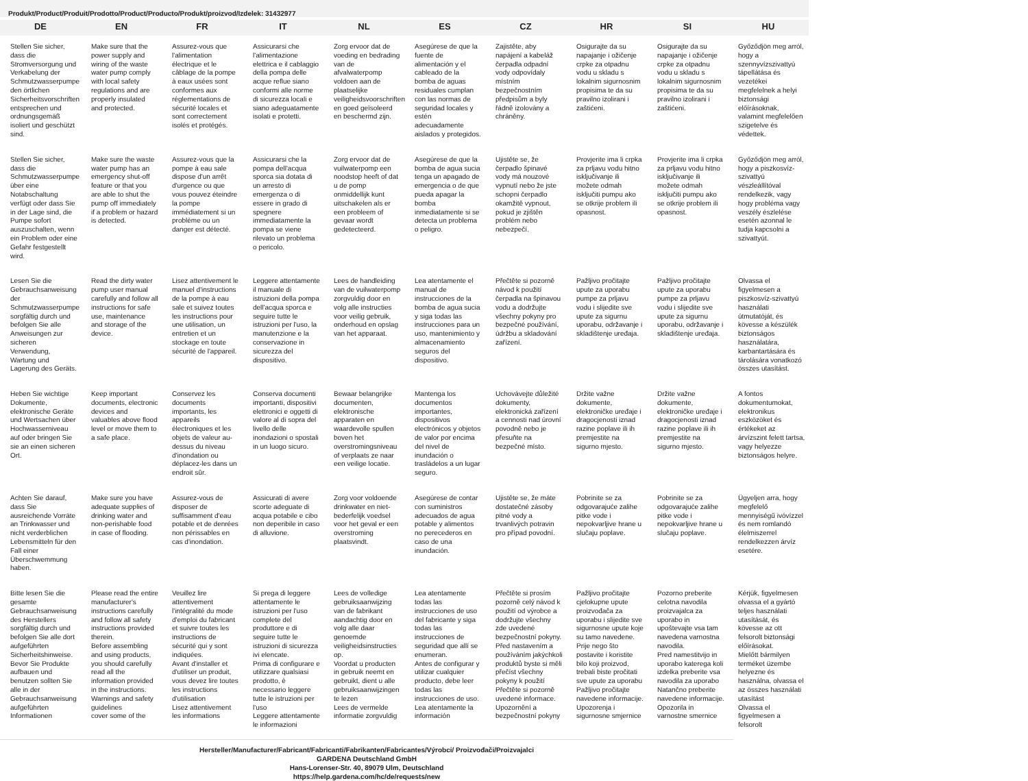Produkt/Product/Produit/Prodotto/Product/Producto/Produkt/proizvod/Izdelek: 31432977
| DE | EN | FR | IT | NL | ES | CZ | HR | SI | HU |
| --- | --- | --- | --- | --- | --- | --- | --- | --- | --- |
| Stellen Sie sicher, dass die Stromversorgung und Verkabelung der Schmutzwasserpumpe den örtlichen Sicherheitsvorschriften entsprechen und ordnungsgemäß isoliert und geschützt sind. | Make sure that the power supply and wiring of the waste water pump comply with local safety regulations and are properly insulated and protected. | Assurez-vous que l'alimentation électrique et le câblage de la pompe à eaux usées sont conformes aux réglementations de sécurité locales et sont correctement isolés et protégés. | Assicurarsi che l'alimentazione elettrica e il cablaggio della pompa delle acque reflue siano conformi alle norme di sicurezza locali e siano adeguatamente isolati e protetti. | Zorg ervoor dat de voeding en bedrading van de afvalwaterpomp voldoen aan de plaatselijke veiligheidsvoorschriften en goed geïsoleerd en beschermd zijn. | Asegúrese de que la fuente de alimentación y el cableado de la bomba de aguas residuales cumplan con las normas de seguridad locales y estén adecuadamente aislados y protegidos. | Zajistěte, aby napájení a kabeláž čerpadla odpadní vody odpovídaly místním bezpečnostním předpisům a byly řádně izolovány a chráněny. | Osigurajte da su napajanje i ožičenje crpke za otpadnu vodu u skladu s lokalnim sigurnosnim propisima te da su pravilno izolirani i zaštićeni. | Osigurajte da su napajanje i ožičenje crpke za otpadnu vodu u skladu s lokalnim sigurnosnim propisima te da su pravilno izolirani i zaštićeni. | Győződjön meg arról, hogy a szennyvízszivattyú tápellátása és vezetékei megfelelnek a helyi biztonsági előírásoknak, valamint megfelelően szigetelve és védettek. |
| Stellen Sie sicher, dass die Schmutzwasserpumpe über eine Notabschaltung verfügt oder dass Sie in der Lage sind, die Pumpe sofort auszuschalten, wenn ein Problem oder eine Gefahr festgestellt wird. | Make sure the waste water pump has an emergency shut-off feature or that you are able to shut the pump off immediately if a problem or hazard is detected. | Assurez-vous que la pompe à eau sale dispose d'un arrêt d'urgence ou que vous pouvez éteindre la pompe immédiatement si un problème ou un danger est détecté. | Assicurarsi che la pompa dell'acqua sporca sia dotata di un arresto di emergenza o di essere in grado di spegnere immediatamente la pompa se viene rilevato un problema o pericolo. | Zorg ervoor dat de vuilwaterpomp een noodstop heeft of dat u de pomp onmiddellijk kunt uitschakelen als er een probleem of gevaar wordt gedetecteerd. | Asegúrese de que la bomba de agua sucia tenga un apagado de emergencia o de que pueda apagar la bomba inmediatamente si se detecta un problema o peligro. | Ujistěte se, že čerpadlo špinavé vody má nouzové vypnutí nebo že jste schopni čerpadlo okamžitě vypnout, pokud je zjištěn problém nebo nebezpečí. | Provjerite ima li crpka za prljavu vodu hitno isključivanje ili možete odmah isključiti pumpu ako se otkrije problem ili opasnost. | Provjerite ima li crpka za prljavu vodu hitno isključivanje ili možete odmah isključiti pumpu ako se otkrije problem ili opasnost. | Győződjön meg arról, hogy a piszkosvíz-szivattyú vészleállítóval rendelkezik, vagy hogy probléma vagy veszély észlelése esetén azonnal le tudja kapcsolni a szivattyút. |
| Lesen Sie die Gebrauchsanweisung der Schmutzwasserpumpe sorgfältig durch und befolgen Sie alle Anweisungen zur sicheren Verwendung, Wartung und Lagerung des Geräts. | Read the dirty water pump user manual carefully and follow all instructions for safe use, maintenance and storage of the device. | Lisez attentivement le manuel d'instructions de la pompe à eau sale et suivez toutes les instructions pour une utilisation, un entretien et un stockage en toute sécurité de l'appareil. | Leggere attentamente il manuale di istruzioni della pompa dell'acqua sporca e seguire tutte le istruzioni per l'uso, la manutenzione e la conservazione in sicurezza del dispositivo. | Lees de handleiding van de vuilwaterpomp zorgvuldig door en volg alle instructies voor veilig gebruik, onderhoud en opslag van het apparaat. | Lea atentamente el manual de instrucciones de la bomba de agua sucia y siga todas las instrucciones para un uso, mantenimiento y almacenamiento seguros del dispositivo. | Přečtěte si pozorně návod k použití čerpadla na špinavou vodu a dodržujte všechny pokyny pro bezpečné používání, údržbu a skladování zařízení. | Pažljivo pročitajte upute za uporabu pumpe za prljavu vodu i slijedite sve upute za sigurnu uporabu, održavanje i skladištenje uređaja. | Pažljivo pročitajte upute za uporabu pumpe za prljavu vodu i slijedite sve upute za sigurnu uporabu, održavanje i skladištenje uređaja. | Olvassa el figyelmesen a piszkosvíz-szivattyú használati útmutatóját, és kövesse a készülék biztonságos használatára, karbantartására és tárolására vonatkozó összes utasítást. |
| Heben Sie wichtige Dokumente, elektronische Geräte und Wertsachen über Hochwasserniveau auf oder bringen Sie sie an einen sicheren Ort. | Keep important documents, electronic devices and valuables above flood level or move them to a safe place. | Conservez les documents importants, les appareils électroniques et les objets de valeur au-dessus du niveau d'inondation ou déplacez-les dans un endroit sûr. | Conserva documenti importanti, dispositivi elettronici e oggetti di valore al di sopra del livello delle inondazioni o spostali in un luogo sicuro. | Bewaar belangrijke documenten, elektronische apparaten en waardevolle spullen boven het overstromingsniveau of verplaats ze naar een veilige locatie. | Mantenga los documentos importantes, dispositivos electrónicos y objetos de valor por encima del nivel de inundación o trasládelos a un lugar seguro. | Uchovávejte důležité dokumenty, elektronická zařízení a cennosti nad úrovní povodně nebo je přesuňte na bezpečné místo. | Držite važne dokumente, elektroničke uređaje i dragocjenosti iznad razine poplave ili ih premjestite na sigurno mjesto. | Držite važne dokumente, elektroničke uređaje i dragocjenosti iznad razine poplave ili ih premjestite na sigurno mjesto. | A fontos dokumentumokat, elektronikus eszközöket és értékeket az árvízszint felett tartsa, vagy helyezze biztonságos helyre. |
| Achten Sie darauf, dass Sie ausreichende Vorräte an Trinkwasser und nicht verderblichen Lebensmitteln für den Fall einer Überschwemmung haben. | Make sure you have adequate supplies of drinking water and non-perishable food in case of flooding. | Assurez-vous de disposer de suffisamment d'eau potable et de denrées non périssables en cas d'inondation. | Assicurati di avere scorte adeguate di acqua potabile e cibo non deperibile in caso di alluvione. | Zorg voor voldoende drinkwater en niet-bederfelijk voedsel voor het geval er een overstroming plaatsvindt. | Asegúrese de contar con suministros adecuados de agua potable y alimentos no perecederos en caso de una inundación. | Ujistěte se, že máte dostatečné zásoby pitné vody a trvanlivých potravin pro případ povodní. | Pobrinite se za odgovarajuće zalihe pitke vode i nepokvarljive hrane u slučaju poplave. | Pobrinite se za odgovarajuće zalihe pitke vode i nepokvarljive hrane u slučaju poplave. | Ügyeljen arra, hogy megfelelő mennyiségű ivóvízzel és nem romlandó élelmiszerrel rendelkezzen árvíz esetére. |
| Bitte lesen Sie die gesamte Gebrauchsanweisung des Herstellers sorgfältig durch und befolgen Sie alle dort aufgeführten Sicherheitshinweise. Bevor Sie Produkte aufbauen und benutzen sollten Sie alle in der Gebrauchsanweisung aufgeführten Informationen | Please read the entire manufacturer's instructions carefully and follow all safety instructions provided therein. Before assembling and using products, you should carefully read all the information provided in the instructions. Warnings and safety guidelines cover some of the | Veuillez lire attentivement l'intégralité du mode d'emploi du fabricant et suivre toutes les instructions de sécurité qui y sont indiquées. Avant d'installer et d'utiliser un produit, vous devez lire toutes les instructions d'utilisation Lisez attentivement les informations | Si prega di leggere attentamente le istruzioni per l'uso complete del produttore e di seguire tutte le istruzioni di sicurezza ivi elencate. Prima di configurare e utilizzare qualsiasi prodotto, è necessario leggere tutte le istruzioni per l'uso Leggere attentamente le informazioni | Lees de volledige gebruiksaanwijzing van de fabrikant aandachtig door en volg alle daar genoemde veiligheidsinstructies op. Voordat u producten in gebruik neemt en gebruikt, dient u alle gebruiksaanwijzingen te lezen Lees de vermelde informatie zorgvuldig | Lea atentamente todas las instrucciones de uso del fabricante y siga todas las instrucciones de seguridad que allí se enumeran. Antes de configurar y utilizar cualquier producto, debe leer todas las instrucciones de uso. Lea atentamente la información | Přečtěte si prosím pozorně celý návod k použití od výrobce a dodržujte všechny zde uvedené bezpečnostní pokyny. Před nastavením a používáním jakýchkoli produktů byste si měli přečíst všechny pokyny k použití Přečtěte si pozorně uvedené informace. Upozornění a bezpečnostní pokyny | Pažljivo pročitajte cjelokupne upute proizvođača za uporabu i slijedite sve sigurnosne upute koje su tamo navedene. Prije nego što postavite i koristite bilo koji proizvod, trebali biste pročitati sve upute za uporabu Pažljivo pročitajte navedene informacije. Upozorenja i sigurnosne smjernice | Pozorno preberite celotna navodila proizvajalca za uporabo in upoštevajte vsa tam navedena varnostna navodila. Pred namestitvijo in uporabo katerega koli izdelka preberite vsa navodila za uporabo Natančno preberite navedene informacije. Opozorila in varnostne smernice | Kérjük, figyelmesen olvassa el a gyártó teljes használati utasítását, és kövesse az ott felsorolt biztonsági előírásokat. Mielőtt bármilyen terméket üzembe helyezne és használna, olvassa el az összes használati utasítást Olvassa el figyelmesen a felsorolt |
Hersteller/Manufacturer/Fabricant/Fabricanti/Fabrikanten/Fabricantes/Výrobci/ Proizvođači/Proizvajalci
GARDENA Deutschland GmbH
Hans-Lorenser-Str. 40, 89079 Ulm, Deutschland
https://help.gardena.com/hc/de/requests/new